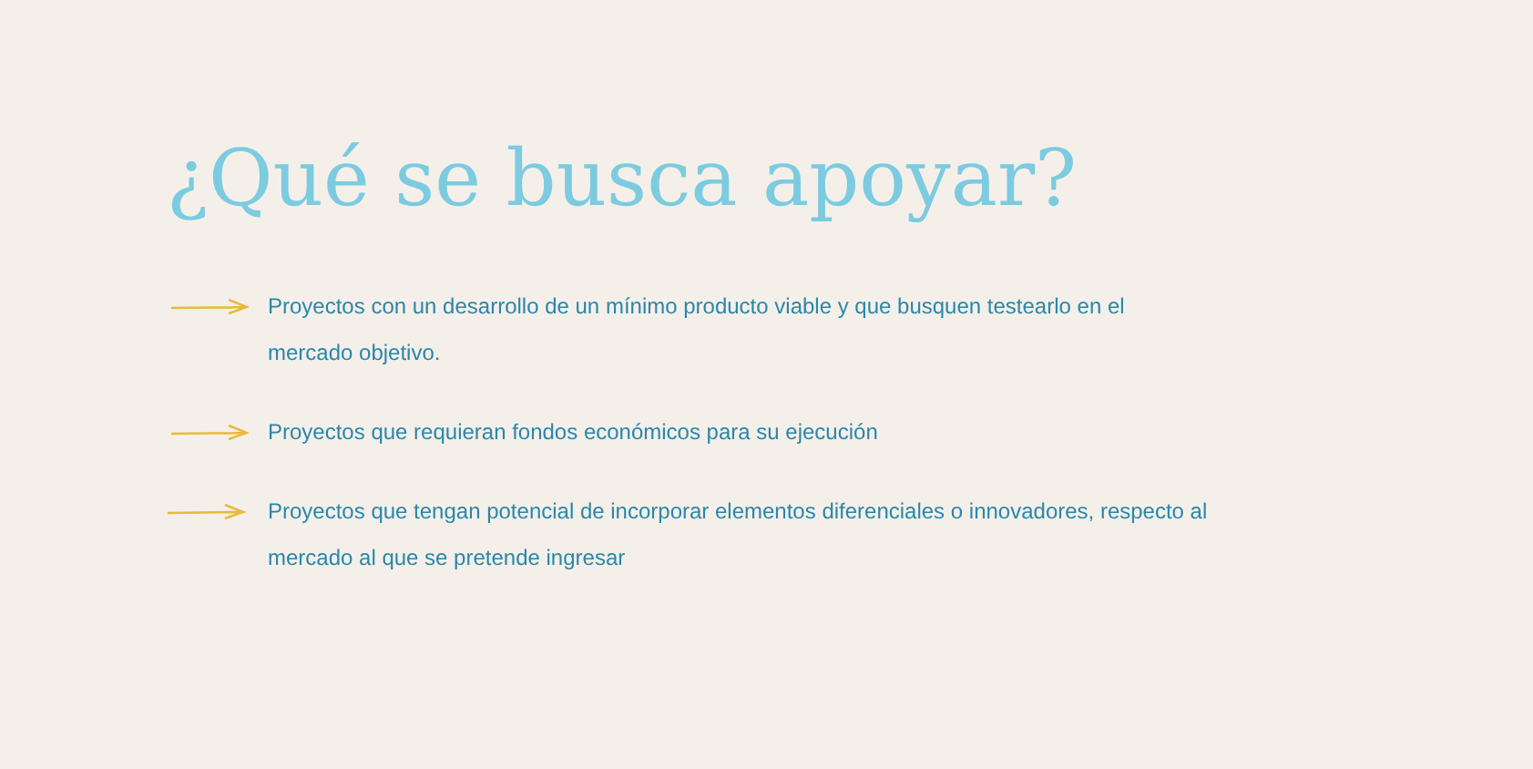¿Qué se busca apoyar?
Proyectos con un desarrollo de un mínimo producto viable y que busquen testearlo en el mercado objetivo.
Proyectos que requieran fondos económicos para su ejecución
Proyectos que tengan potencial de incorporar elementos diferenciales o innovadores, respecto al mercado al que se pretende ingresar